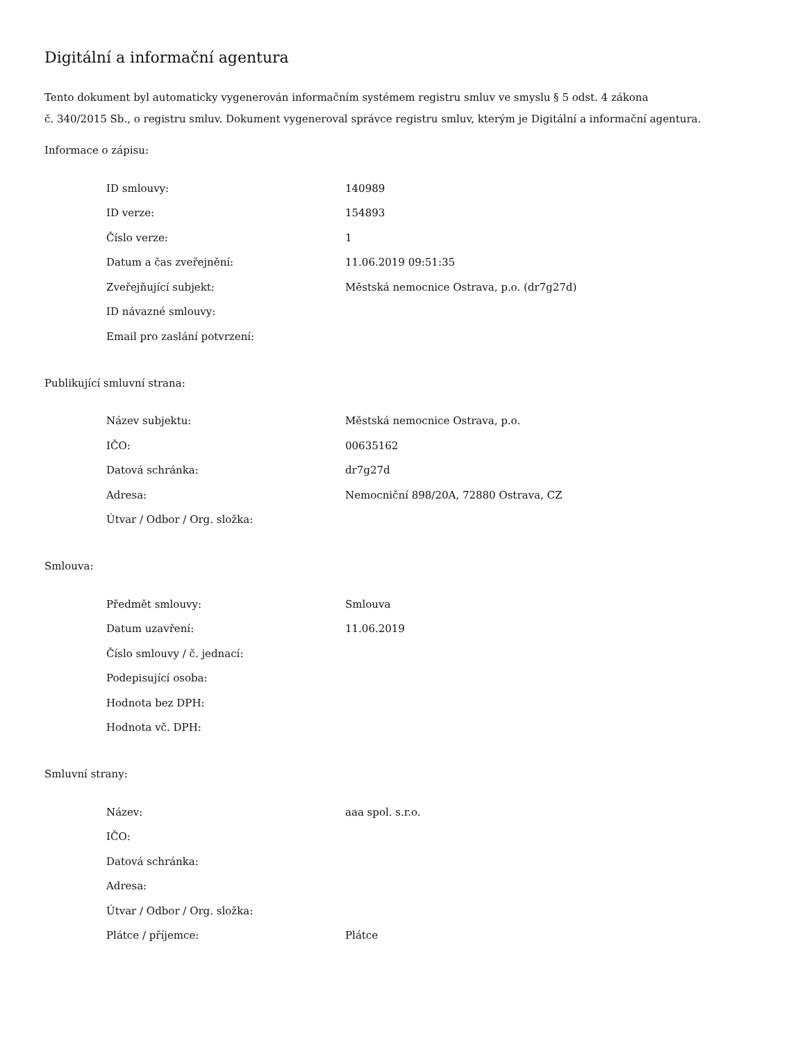Digitální a informační agentura
Tento dokument byl automaticky vygenerován informačním systémem registru smluv ve smyslu § 5 odst. 4 zákona
č. 340/2015 Sb., o registru smluv. Dokument vygeneroval správce registru smluv, kterým je Digitální a informační agentura.
Informace o zápisu:
| ID smlouvy: | 140989 |
| ID verze: | 154893 |
| Číslo verze: | 1 |
| Datum a čas zveřejnění: | 11.06.2019 09:51:35 |
| Zveřejňující subjekt: | Městská nemocnice Ostrava, p.o. (dr7g27d) |
| ID návazné smlouvy: | |
| Email pro zaslání potvrzení: | |
Publikující smluvní strana:
| Název subjektu: | Městská nemocnice Ostrava, p.o. |
| IČO: | 00635162 |
| Datová schránka: | dr7g27d |
| Adresa: | Nemocniční 898/20A, 72880 Ostrava, CZ |
| Útvar / Odbor / Org. složka: | |
Smlouva:
| Předmět smlouvy: | Smlouva |
| Datum uzavření: | 11.06.2019 |
| Číslo smlouvy / č. jednací: | |
| Podepisující osoba: | |
| Hodnota bez DPH: | |
| Hodnota vč. DPH: | |
Smluvní strany:
| Název: | aaa spol. s.r.o. |
| IČO: | |
| Datová schránka: | |
| Adresa: | |
| Útvar / Odbor / Org. složka: | |
| Plátce / příjemce: | Plátce |